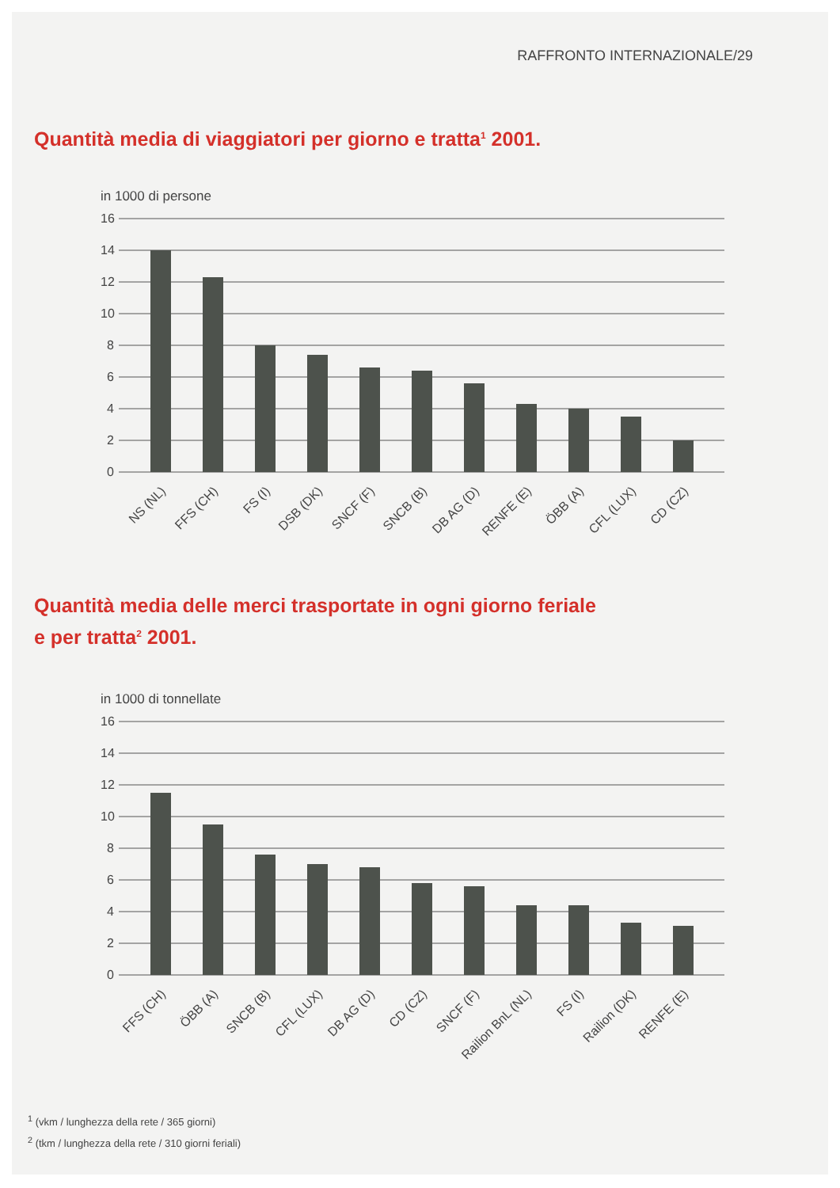RAFFRONTO INTERNAZIONALE/29
Quantità media di viaggiatori per giorno e tratta<sup>1</sup> 2001.
in 1000 di persone
16
14
12
10
8
6
4
2
0
NS (NL)
FFS (CH)
FS (I)
DSB (DK)
SNCF (F)
SNCB (B)
DB AG (D)
RENFE (E)
ÖBB (A)
CFL (LUX)
CD (CZ)
Quantità media delle merci trasportate in ogni giorno feriale
e per tratta<sup>2</sup> 2001.
in 1000 di tonnellate
16
14
12
10
8
6
4
2
0
FFS (CH)
ÖBB (A)
SNCB (B)
CFL (LUX)
DB AG (D)
CD (CZ)
SNCF (F)
Railion BnL (NL)
FS (I)
Railion (DK)
RENFE (E)
<sup>1</sup> (vkm / lunghezza della rete / 365 giorni)
<sup>2</sup> (tkm / lunghezza della rete / 310 giorni feriali)